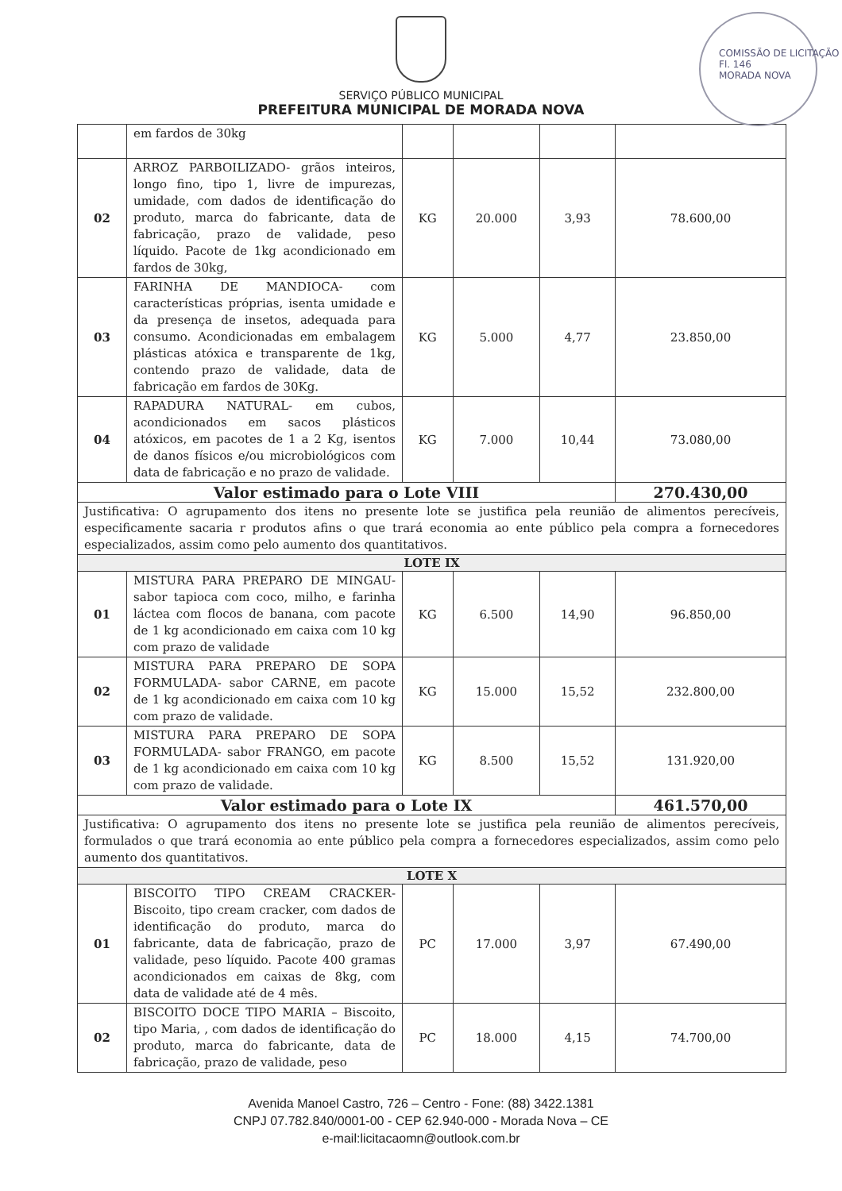COMISSÃO DE LICITAÇÃO
Fl. 146
MORADA NOVA
SERVIÇO PÚBLICO MUNICIPAL
PREFEITURA MUNICIPAL DE MORADA NOVA
| | em fardos de 30kg | | | | |
| 02 | ARROZ PARBOILIZADO- grãos inteiros, longo fino, tipo 1, livre de impurezas, umidade, com dados de identificação do produto, marca do fabricante, data de fabricação, prazo de validade, peso líquido. Pacote de 1kg acondicionado em fardos de 30kg, | KG | 20.000 | 3,93 | 78.600,00 |
| 03 | FARINHA DE MANDIOCA- com características próprias, isenta umidade e da presença de insetos, adequada para consumo. Acondicionadas em embalagem plásticas atóxica e transparente de 1kg, contendo prazo de validade, data de fabricação em fardos de 30Kg. | KG | 5.000 | 4,77 | 23.850,00 |
| 04 | RAPADURA NATURAL- em cubos, acondicionados em sacos plásticos atóxicos, em pacotes de 1 a 2 Kg, isentos de danos físicos e/ou microbiológicos com data de fabricação e no prazo de validade. | KG | 7.000 | 10,44 | 73.080,00 |
| Valor estimado para o Lote VIII | | | | | 270.430,00 |
| Justificativa: O agrupamento dos itens no presente lote se justifica pela reunião de alimentos perecíveis, especificamente sacaria r produtos afins o que trará economia ao ente público pela compra a fornecedores especializados, assim como pelo aumento dos quantitativos. | | | | | |
| LOTE IX | | | | | |
| 01 | MISTURA PARA PREPARO DE MINGAU- sabor tapioca com coco, milho, e farinha láctea com flocos de banana, com pacote de 1 kg acondicionado em caixa com 10 kg com prazo de validade | KG | 6.500 | 14,90 | 96.850,00 |
| 02 | MISTURA PARA PREPARO DE SOPA FORMULADA- sabor CARNE, em pacote de 1 kg acondicionado em caixa com 10 kg com prazo de validade. | KG | 15.000 | 15,52 | 232.800,00 |
| 03 | MISTURA PARA PREPARO DE SOPA FORMULADA- sabor FRANGO, em pacote de 1 kg acondicionado em caixa com 10 kg com prazo de validade. | KG | 8.500 | 15,52 | 131.920,00 |
| Valor estimado para o Lote IX | | | | | 461.570,00 |
| Justificativa: O agrupamento dos itens no presente lote se justifica pela reunião de alimentos perecíveis, formulados o que trará economia ao ente público pela compra a fornecedores especializados, assim como pelo aumento dos quantitativos. | | | | | |
| LOTE X | | | | | |
| 01 | BISCOITO TIPO CREAM CRACKER- Biscoito, tipo cream cracker, com dados de identificação do produto, marca do fabricante, data de fabricação, prazo de validade, peso líquido. Pacote 400 gramas acondicionados em caixas de 8kg, com data de validade até de 4 mês. | PC | 17.000 | 3,97 | 67.490,00 |
| 02 | BISCOITO DOCE TIPO MARIA – Biscoito, tipo Maria, , com dados de identificação do produto, marca do fabricante, data de fabricação, prazo de validade, peso | PC | 18.000 | 4,15 | 74.700,00 |
Avenida Manoel Castro, 726 – Centro - Fone: (88) 3422.1381
CNPJ 07.782.840/0001-00 - CEP 62.940-000 - Morada Nova – CE
e-mail:licitacaomn@outlook.com.br